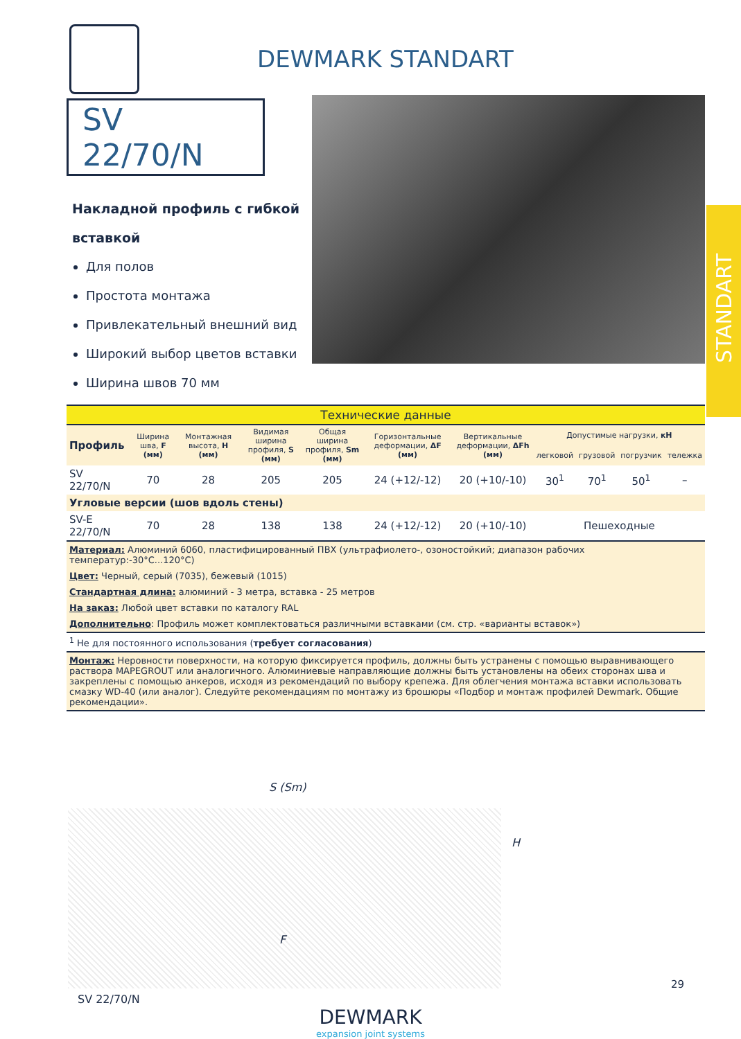STANDART
DEWMARK STANDART
SV 22/70/N
Накладной профиль с гибкой вставкой
Для полов
Простота монтажа
Привлекательный внешний вид
Широкий выбор цветов вставки
Ширина швов 70 мм
| Технические данные | | | | | | | | | | |
| --- | --- | --- | --- | --- | --- | --- | --- | --- | --- | --- |
| Профиль | Ширина шва, F (мм) | Монтажная высота, H (мм) | Видимая ширина профиля, S (мм) | Общая ширина профиля, Sm (мм) | Горизонтальные деформации, ΔF (мм) | Вертикальные деформации, ΔFh (мм) | Допустимые нагрузки, кН | | | |
| | | | | | | | легковой | грузовой | погрузчик | тележка |
| SV 22/70/N | 70 | 28 | 205 | 205 | 24 (+12/-12) | 20 (+10/-10) | 30<sup>1</sup> | 70<sup>1</sup> | 50<sup>1</sup> | – |
| Угловые версии (шов вдоль стены) | | | | | | | | | | |
| SV-E 22/70/N | 70 | 28 | 138 | 138 | 24 (+12/-12) | 20 (+10/-10) | Пешеходные | | | |
Материал: Алюминий 6060, пластифицированный ПВХ (ультрафиолето-, озоностойкий; диапазон рабочих температур:-30°C...120°C)
Цвет: Черный, серый (7035), бежевый (1015)
Стандартная длина: алюминий - 3 метра, вставка - 25 метров
На заказ: Любой цвет вставки по каталогу RAL
Дополнительно: Профиль может комплектоваться различными вставками (см. стр. «варианты вставок»)
<sup>1</sup> Не для постоянного использования (требует согласования)
Монтаж: Неровности поверхности, на которую фиксируется профиль, должны быть устранены с помощью выравнивающего раствора MAPEGROUT или аналогичного. Алюминиевые направляющие должны быть установлены на обеих сторонах шва и закреплены с помощью анкеров, исходя из рекомендаций по выбору крепежа. Для облегчения монтажа вставки использовать смазку WD-40 (или аналог). Следуйте рекомендациям по монтажу из брошюры «Подбор и монтаж профилей Dewmark. Общие рекомендации».
S (Sm)
F
H
SV 22/70/N
DEWMARK
expansion joint systems
29